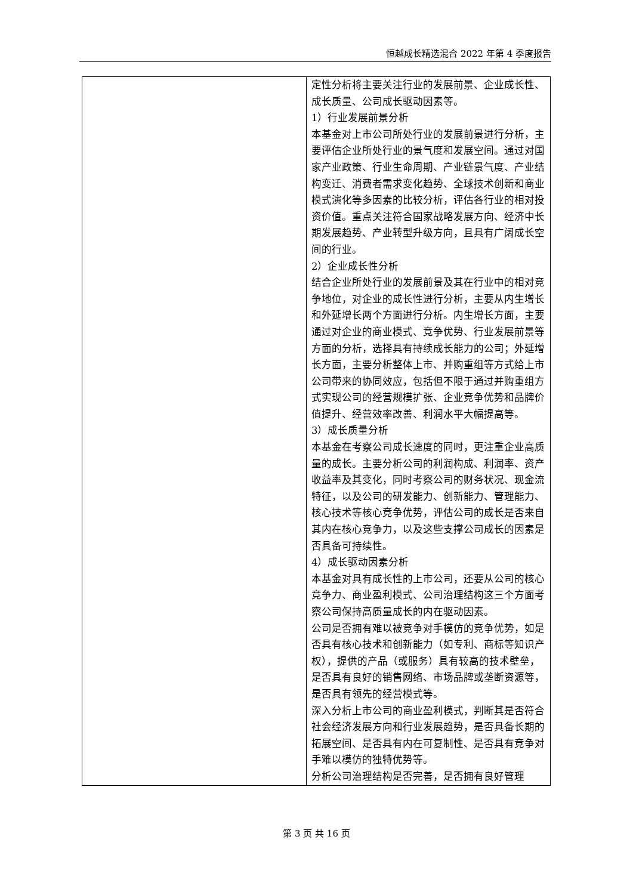恒越成长精选混合 2022 年第 4 季度报告
| | 定性分析将主要关注行业的发展前景、企业成长性、成长质量、公司成长驱动因素等。 1）行业发展前景分析 本基金对上市公司所处行业的发展前景进行分析，主要评估企业所处行业的景气度和发展空间。通过对国家产业政策、行业生命周期、产业链景气度、产业结构变迁、消费者需求变化趋势、全球技术创新和商业模式演化等多因素的比较分析，评估各行业的相对投资价值。重点关注符合国家战略发展方向、经济中长期发展趋势、产业转型升级方向，且具有广阔成长空间的行业。 2）企业成长性分析 结合企业所处行业的发展前景及其在行业中的相对竞争地位，对企业的成长性进行分析，主要从内生增长和外延增长两个方面进行分析。内生增长方面，主要通过对企业的商业模式、竞争优势、行业发展前景等方面的分析，选择具有持续成长能力的公司；外延增长方面，主要分析整体上市、并购重组等方式给上市公司带来的协同效应，包括但不限于通过并购重组方式实现公司的经营规模扩张、企业竞争优势和品牌价值提升、经营效率改善、利润水平大幅提高等。 3）成长质量分析 本基金在考察公司成长速度的同时，更注重企业高质量的成长。主要分析公司的利润构成、利润率、资产收益率及其变化，同时考察公司的财务状况、现金流特征，以及公司的研发能力、创新能力、管理能力、核心技术等核心竞争优势，评估公司的成长是否来自其内在核心竞争力，以及这些支撑公司成长的因素是否具备可持续性。 4）成长驱动因素分析 本基金对具有成长性的上市公司，还要从公司的核心竞争力、商业盈利模式、公司治理结构这三个方面考察公司保持高质量成长的内在驱动因素。 公司是否拥有难以被竞争对手模仿的竞争优势，如是否具有核心技术和创新能力（如专利、商标等知识产权），提供的产品（或服务）具有较高的技术壁垒，是否具有良好的销售网络、市场品牌或垄断资源等，是否具有领先的经营模式等。 深入分析上市公司的商业盈利模式，判断其是否符合社会经济发展方向和行业发展趋势，是否具备长期的拓展空间、是否具有内在可复制性、是否具有竞争对手难以模仿的独特优势等。 分析公司治理结构是否完善，是否拥有良好管理 |
第 3 页 共 16 页